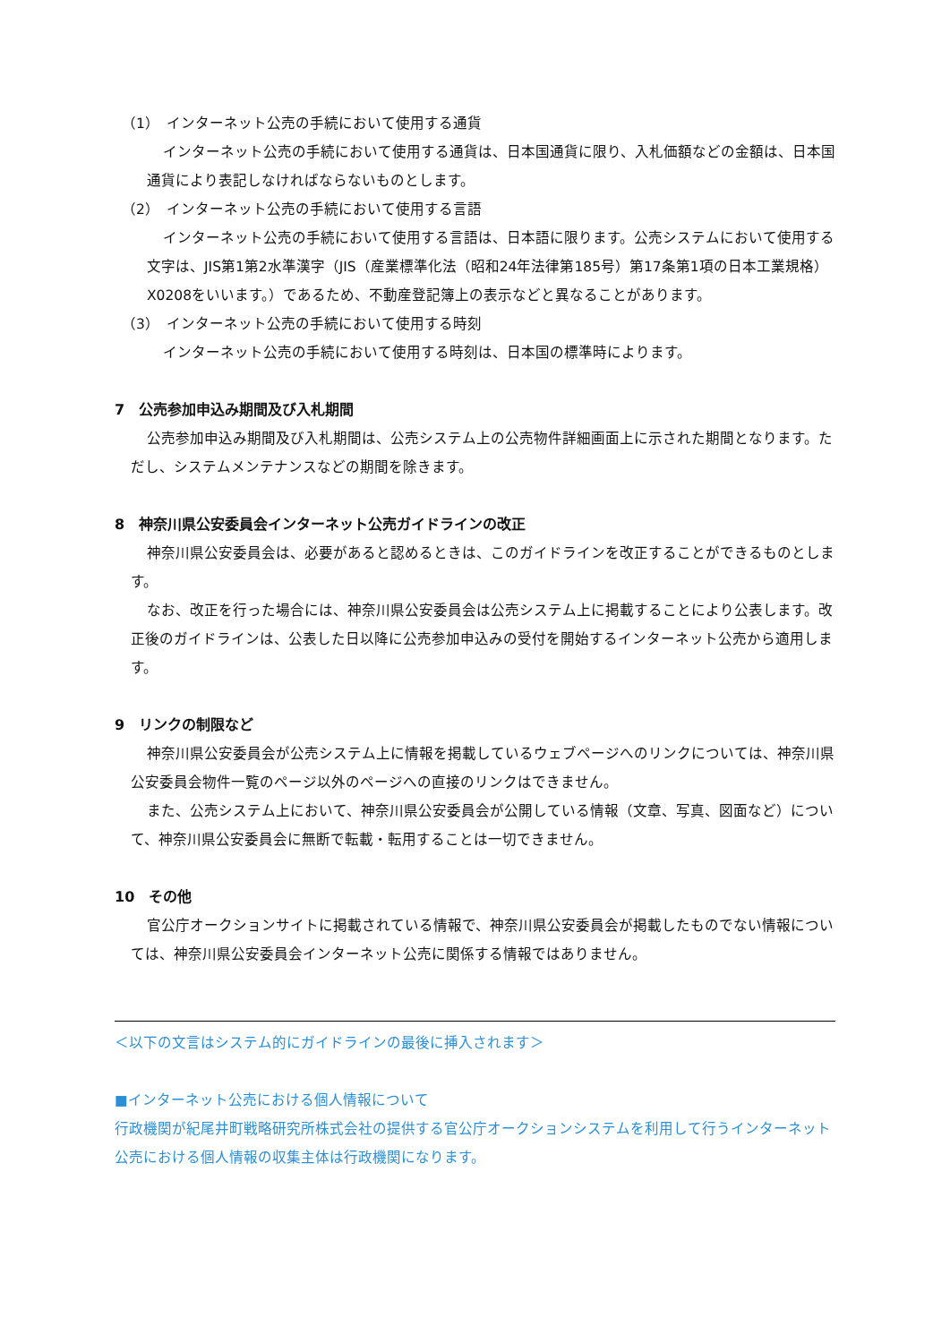（1）　インターネット公売の手続において使用する通貨
インターネット公売の手続において使用する通貨は、日本国通貨に限り、入札価額などの金額は、日本国通貨により表記しなければならないものとします。
（2）　インターネット公売の手続において使用する言語
インターネット公売の手続において使用する言語は、日本語に限ります。公売システムにおいて使用する文字は、JIS第1第2水準漢字（JIS（産業標準化法（昭和24年法律第185号）第17条第1項の日本工業規格）X0208をいいます。）であるため、不動産登記簿上の表示などと異なることがあります。
（3）　インターネット公売の手続において使用する時刻
インターネット公売の手続において使用する時刻は、日本国の標準時によります。
7　公売参加申込み期間及び入札期間
公売参加申込み期間及び入札期間は、公売システム上の公売物件詳細画面上に示された期間となります。ただし、システムメンテナンスなどの期間を除きます。
8　神奈川県公安委員会インターネット公売ガイドラインの改正
神奈川県公安委員会は、必要があると認めるときは、このガイドラインを改正することができるものとします。
なお、改正を行った場合には、神奈川県公安委員会は公売システム上に掲載することにより公表します。改正後のガイドラインは、公表した日以降に公売参加申込みの受付を開始するインターネット公売から適用します。
9　リンクの制限など
神奈川県公安委員会が公売システム上に情報を掲載しているウェブページへのリンクについては、神奈川県公安委員会物件一覧のページ以外のページへの直接のリンクはできません。
また、公売システム上において、神奈川県公安委員会が公開している情報（文章、写真、図面など）について、神奈川県公安委員会に無断で転載・転用することは一切できません。
10　その他
官公庁オークションサイトに掲載されている情報で、神奈川県公安委員会が掲載したものでない情報については、神奈川県公安委員会インターネット公売に関係する情報ではありません。
＜以下の文言はシステム的にガイドラインの最後に挿入されます＞
■インターネット公売における個人情報について
行政機関が紀尾井町戦略研究所株式会社の提供する官公庁オークションシステムを利用して行うインターネット公売における個人情報の収集主体は行政機関になります。